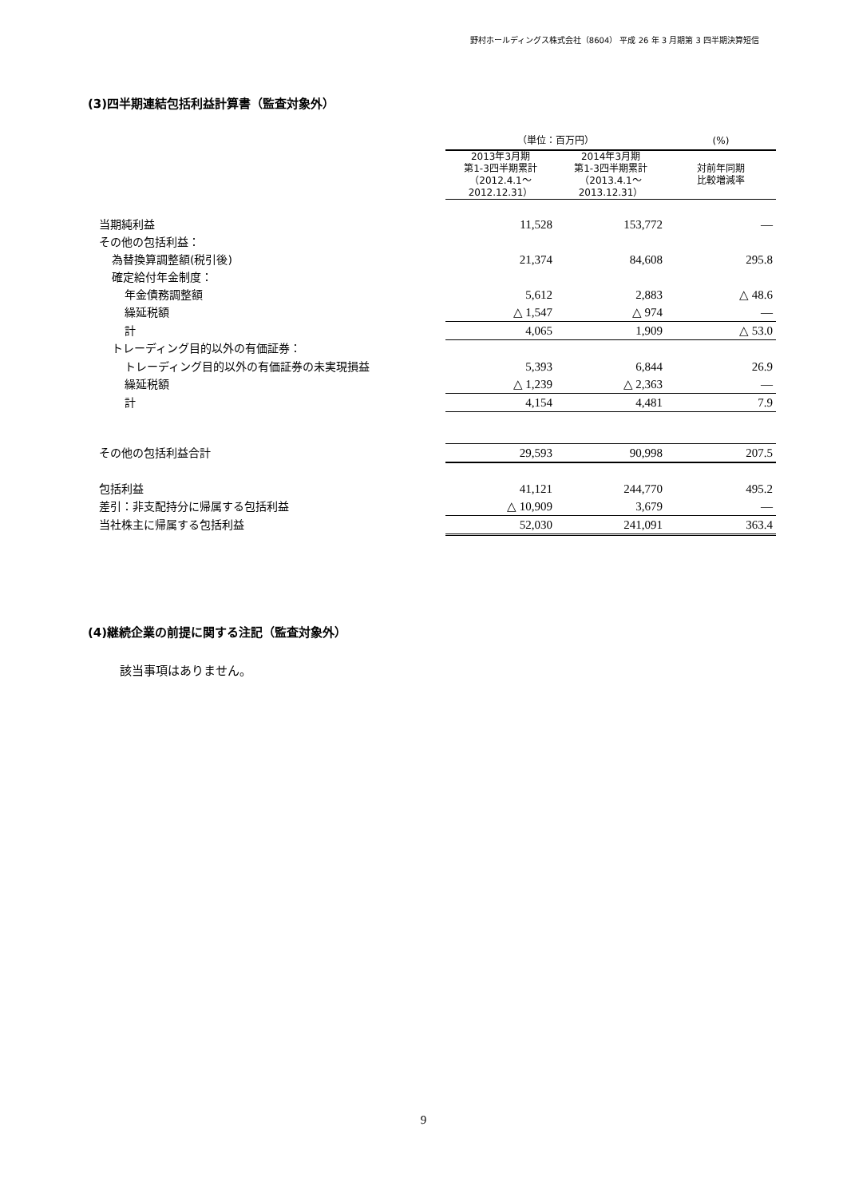野村ホールディングス株式会社（8604） 平成 26 年 3 月期第 3 四半期決算短信
(3)四半期連結包括利益計算書（監査対象外）
| | （単位：百万円） | | (%) |
| --- | --- | --- | --- |
| | 2013年3月期 第1-3四半期累計 （2012.4.1～ 2012.12.31） | 2014年3月期 第1-3四半期累計 （2013.4.1～ 2013.12.31） | 対前年同期 比較増減率 |
| 当期純利益 | 11,528 | 153,772 | ― |
| その他の包括利益： | | | |
| 為替換算調整額(税引後) | 21,374 | 84,608 | 295.8 |
| 確定給付年金制度： | | | |
| 年金債務調整額 | 5,612 | 2,883 | △ 48.6 |
| 繰延税額 | △ 1,547 | △ 974 | ― |
| 計 | 4,065 | 1,909 | △ 53.0 |
| トレーディング目的以外の有価証券： | | | |
| トレーディング目的以外の有価証券の未実現損益 | 5,393 | 6,844 | 26.9 |
| 繰延税額 | △ 1,239 | △ 2,363 | ― |
| 計 | 4,154 | 4,481 | 7.9 |
| その他の包括利益合計 | 29,593 | 90,998 | 207.5 |
| 包括利益 | 41,121 | 244,770 | 495.2 |
| 差引：非支配持分に帰属する包括利益 | △ 10,909 | 3,679 | ― |
| 当社株主に帰属する包括利益 | 52,030 | 241,091 | 363.4 |
(4)継続企業の前提に関する注記（監査対象外）
該当事項はありません。
9